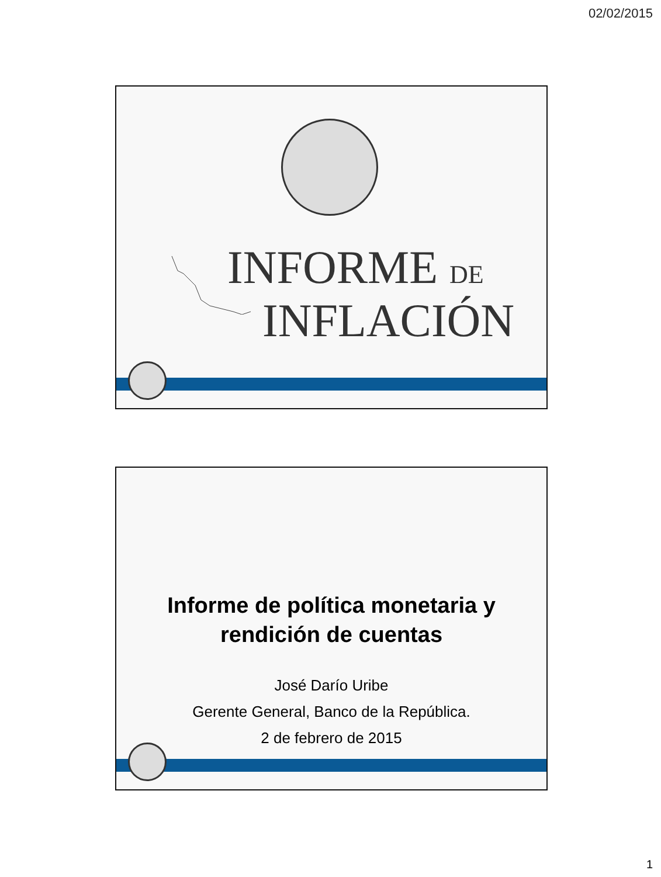02/02/2015
INFORME DE
INFLACIÓN
Informe de política monetaria y
rendición de cuentas
José Darío Uribe
Gerente General, Banco de la República.
2 de febrero de 2015
1